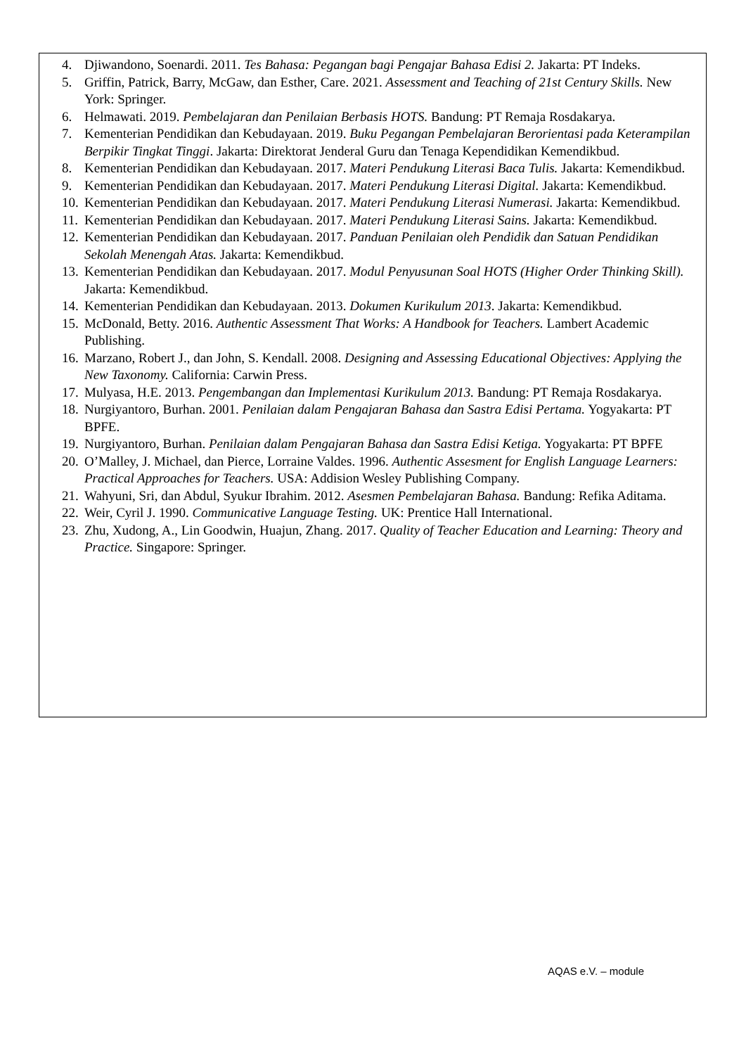4. Djiwandono, Soenardi. 2011. Tes Bahasa: Pegangan bagi Pengajar Bahasa Edisi 2. Jakarta: PT Indeks.
5. Griffin, Patrick, Barry, McGaw, dan Esther, Care. 2021. Assessment and Teaching of 21st Century Skills. New York: Springer.
6. Helmawati. 2019. Pembelajaran dan Penilaian Berbasis HOTS. Bandung: PT Remaja Rosdakarya.
7. Kementerian Pendidikan dan Kebudayaan. 2019. Buku Pegangan Pembelajaran Berorientasi pada Keterampilan Berpikir Tingkat Tinggi. Jakarta: Direktorat Jenderal Guru dan Tenaga Kependidikan Kemendikbud.
8. Kementerian Pendidikan dan Kebudayaan. 2017. Materi Pendukung Literasi Baca Tulis. Jakarta: Kemendikbud.
9. Kementerian Pendidikan dan Kebudayaan. 2017. Materi Pendukung Literasi Digital. Jakarta: Kemendikbud.
10. Kementerian Pendidikan dan Kebudayaan. 2017. Materi Pendukung Literasi Numerasi. Jakarta: Kemendikbud.
11. Kementerian Pendidikan dan Kebudayaan. 2017. Materi Pendukung Literasi Sains. Jakarta: Kemendikbud.
12. Kementerian Pendidikan dan Kebudayaan. 2017. Panduan Penilaian oleh Pendidik dan Satuan Pendidikan Sekolah Menengah Atas. Jakarta: Kemendikbud.
13. Kementerian Pendidikan dan Kebudayaan. 2017. Modul Penyusunan Soal HOTS (Higher Order Thinking Skill). Jakarta: Kemendikbud.
14. Kementerian Pendidikan dan Kebudayaan. 2013. Dokumen Kurikulum 2013. Jakarta: Kemendikbud.
15. McDonald, Betty. 2016. Authentic Assessment That Works: A Handbook for Teachers. Lambert Academic Publishing.
16. Marzano, Robert J., dan John, S. Kendall. 2008. Designing and Assessing Educational Objectives: Applying the New Taxonomy. California: Carwin Press.
17. Mulyasa, H.E. 2013. Pengembangan dan Implementasi Kurikulum 2013. Bandung: PT Remaja Rosdakarya.
18. Nurgiyantoro, Burhan. 2001. Penilaian dalam Pengajaran Bahasa dan Sastra Edisi Pertama. Yogyakarta: PT BPFE.
19. Nurgiyantoro, Burhan. Penilaian dalam Pengajaran Bahasa dan Sastra Edisi Ketiga. Yogyakarta: PT BPFE
20. O’Malley, J. Michael, dan Pierce, Lorraine Valdes. 1996. Authentic Assesment for English Language Learners: Practical Approaches for Teachers. USA: Addision Wesley Publishing Company.
21. Wahyuni, Sri, dan Abdul, Syukur Ibrahim. 2012. Asesmen Pembelajaran Bahasa. Bandung: Refika Aditama.
22. Weir, Cyril J. 1990. Communicative Language Testing. UK: Prentice Hall International.
23. Zhu, Xudong, A., Lin Goodwin, Huajun, Zhang. 2017. Quality of Teacher Education and Learning: Theory and Practice. Singapore: Springer.
AQAS e.V. – module